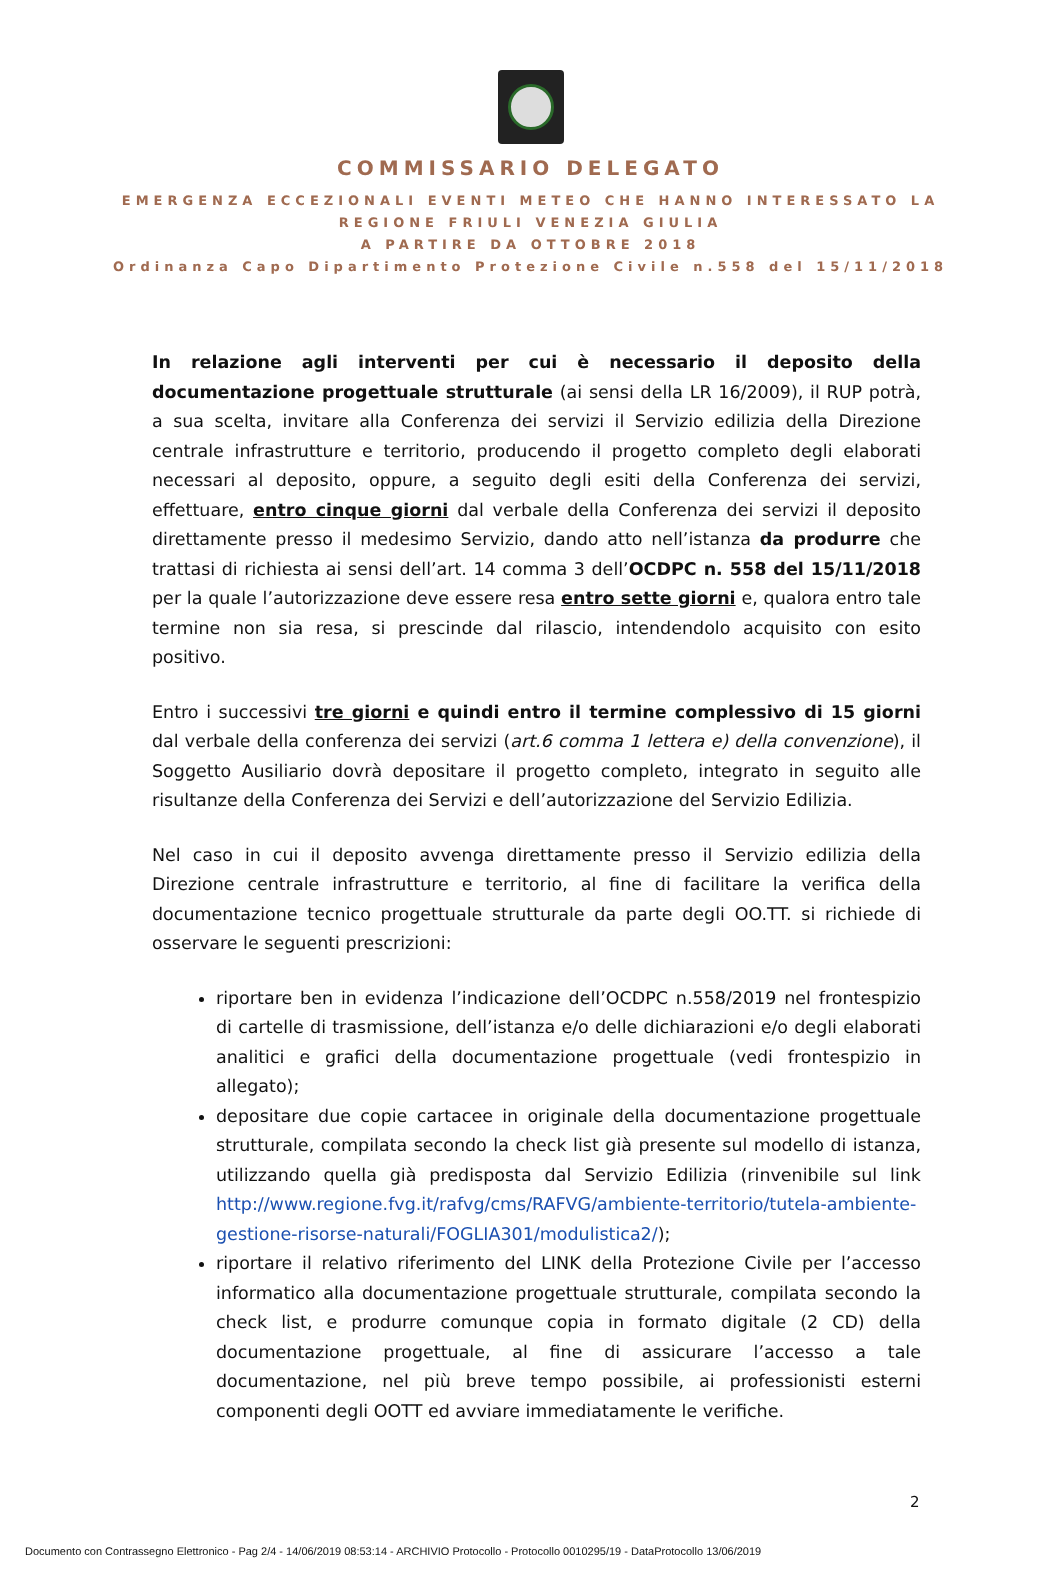COMMISSARIO DELEGATO
EMERGENZA ECCEZIONALI EVENTI METEO CHE HANNO INTERESSATO LA
REGIONE FRIULI VENEZIA GIULIA
A PARTIRE DA OTTOBRE 2018
Ordinanza Capo Dipartimento Protezione Civile n.558 del 15/11/2018
In relazione agli interventi per cui è necessario il deposito della documentazione progettuale strutturale (ai sensi della LR 16/2009), il RUP potrà, a sua scelta, invitare alla Conferenza dei servizi il Servizio edilizia della Direzione centrale infrastrutture e territorio, producendo il progetto completo degli elaborati necessari al deposito, oppure, a seguito degli esiti della Conferenza dei servizi, effettuare, entro cinque giorni dal verbale della Conferenza dei servizi il deposito direttamente presso il medesimo Servizio, dando atto nell’istanza da produrre che trattasi di richiesta ai sensi dell’art. 14 comma 3 dell’OCDPC n. 558 del 15/11/2018 per la quale l’autorizzazione deve essere resa entro sette giorni e, qualora entro tale termine non sia resa, si prescinde dal rilascio, intendendolo acquisito con esito positivo.
Entro i successivi tre giorni e quindi entro il termine complessivo di 15 giorni dal verbale della conferenza dei servizi (art.6 comma 1 lettera e) della convenzione), il Soggetto Ausiliario dovrà depositare il progetto completo, integrato in seguito alle risultanze della Conferenza dei Servizi e dell’autorizzazione del Servizio Edilizia.
Nel caso in cui il deposito avvenga direttamente presso il Servizio edilizia della Direzione centrale infrastrutture e territorio, al fine di facilitare la verifica della documentazione tecnico progettuale strutturale da parte degli OO.TT. si richiede di osservare le seguenti prescrizioni:
riportare ben in evidenza l’indicazione dell’OCDPC n.558/2019 nel frontespizio di cartelle di trasmissione, dell’istanza e/o delle dichiarazioni e/o degli elaborati analitici e grafici della documentazione progettuale (vedi frontespizio in allegato);
depositare due copie cartacee in originale della documentazione progettuale strutturale, compilata secondo la check list già presente sul modello di istanza, utilizzando quella già predisposta dal Servizio Edilizia (rinvenibile sul link http://www.regione.fvg.it/rafvg/cms/RAFVG/ambiente-territorio/tutela-ambiente-gestione-risorse-naturali/FOGLIA301/modulistica2/);
riportare il relativo riferimento del LINK della Protezione Civile per l’accesso informatico alla documentazione progettuale strutturale, compilata secondo la check list, e produrre comunque copia in formato digitale (2 CD) della documentazione progettuale, al fine di assicurare l’accesso a tale documentazione, nel più breve tempo possibile, ai professionisti esterni componenti degli OOTT ed avviare immediatamente le verifiche.
2
Documento con Contrassegno Elettronico - Pag 2/4 - 14/06/2019 08:53:14 - ARCHIVIO Protocollo - Protocollo 0010295/19 - DataProtocollo 13/06/2019